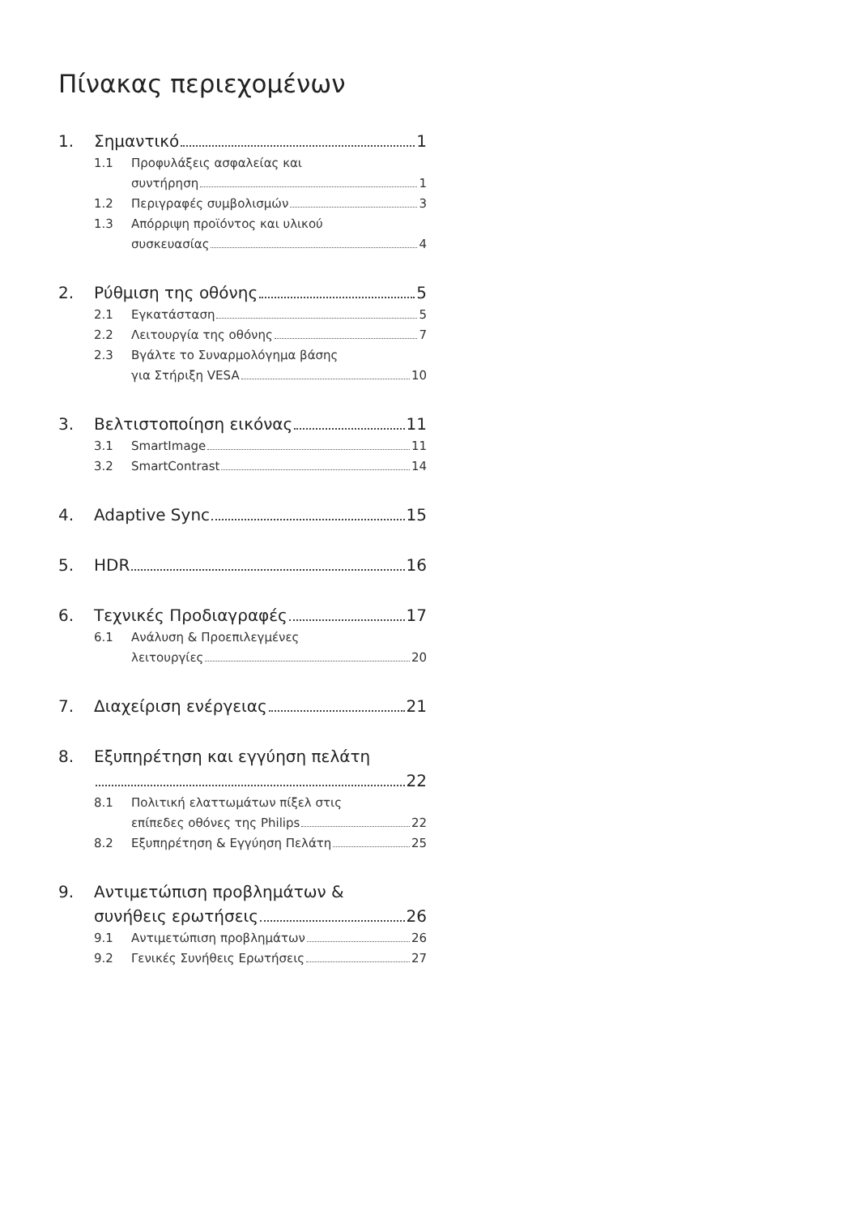Πίνακας περιεχομένων
1. Σημαντικό 1
1.1 Προφυλάξεις ασφαλείας και
συντήρηση 1
1.2 Περιγραφές συμβολισμών 3
1.3 Απόρριψη προϊόντος και υλικού
συσκευασίας 4
2. Ρύθμιση της οθόνης 5
2.1 Εγκατάσταση 5
2.2 Λειτουργία της οθόνης 7
2.3 Βγάλτε το Συναρμολόγημα βάσης
για Στήριξη VESA 10
3. Βελτιστοποίηση εικόνας 11
3.1 SmartImage 11
3.2 SmartContrast 14
4. Adaptive Sync 15
5. HDR 16
6. Τεχνικές Προδιαγραφές 17
6.1 Ανάλυση & Προεπιλεγμένες
λειτουργίες 20
7. Διαχείριση ενέργειας 21
8. Εξυπηρέτηση και εγγύηση πελάτη
22
8.1 Πολιτική ελαττωμάτων πίξελ στις
επίπεδες οθόνες της Philips 22
8.2 Εξυπηρέτηση & Εγγύηση Πελάτη 25
9. Αντιμετώπιση προβλημάτων &
συνήθεις ερωτήσεις 26
9.1 Αντιμετώπιση προβλημάτων 26
9.2 Γενικές Συνήθεις Ερωτήσεις 27